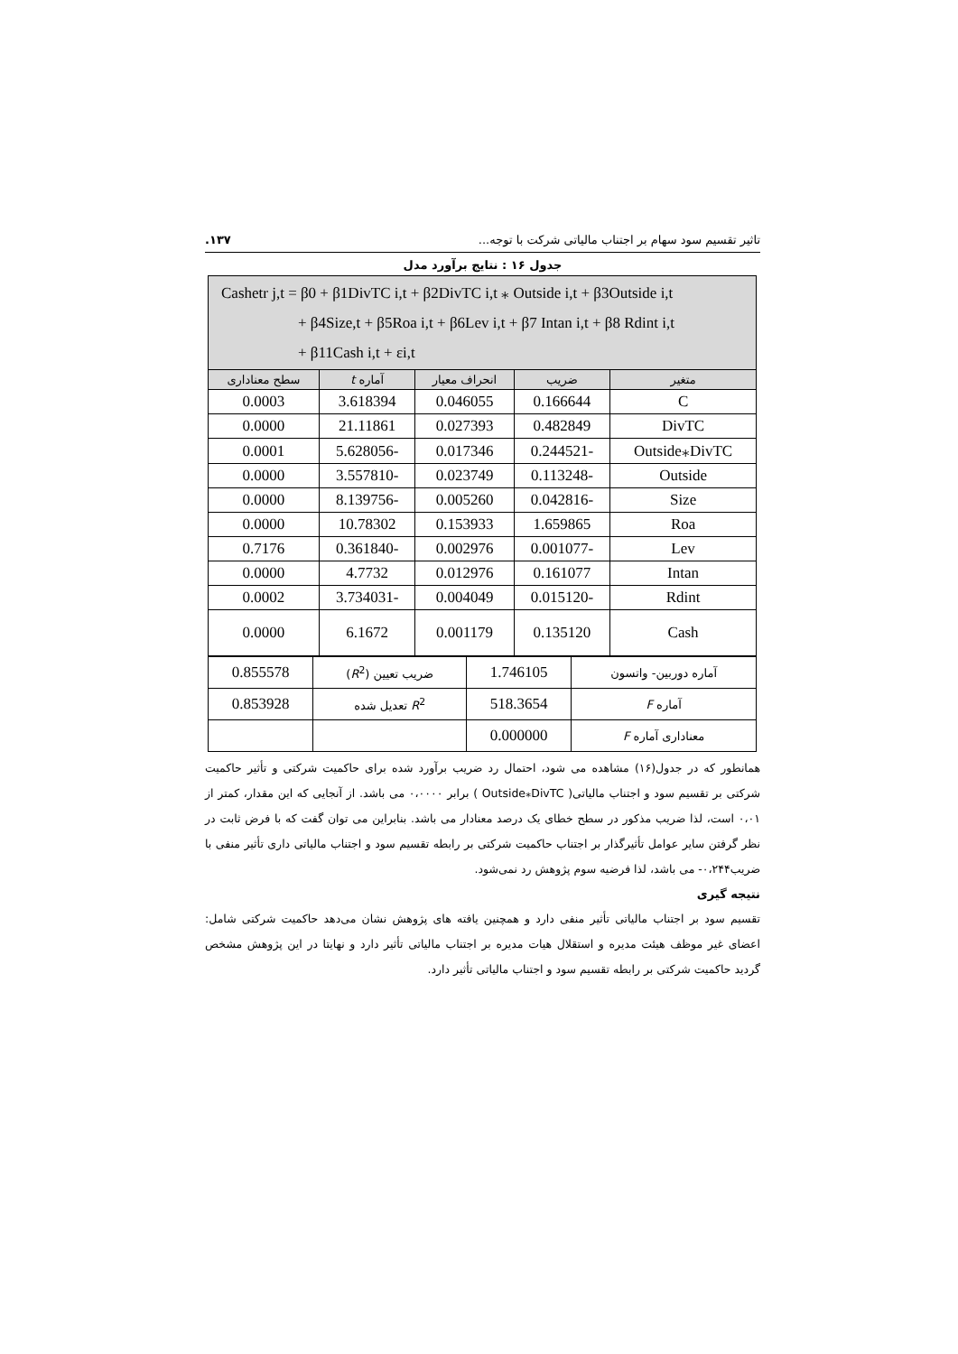تاثیر تقسیم سود سهام بر اجتناب مالیاتی شرکت با توجه... ۱۳۷.
جدول ۱۶ : نتایج برآورد مدل
| Cashetr j,t = β0 + β1DivTC i,t + β2DivTC i,t ⁎ Outside i,t + β3Outside i,t + β4Size,t + β5Roa i,t + β6Lev i,t + β7 Intan i,t + β8 Rdint i,t + β11Cash i,t + εi,t | | | | |
| متغیر | ضریب | انحراف معیار | آماره t | سطح معناداری |
| C | 0.166644 | 0.046055 | 3.618394 | 0.0003 |
| DivTC | 0.482849 | 0.027393 | 21.11861 | 0.0000 |
| Outside⁎DivTC | -0.244521 | 0.017346 | -5.628056 | 0.0001 |
| Outside | -0.113248 | 0.023749 | -3.557810 | 0.0000 |
| Size | -0.042816 | 0.005260 | -8.139756 | 0.0000 |
| Roa | 1.659865 | 0.153933 | 10.78302 | 0.0000 |
| Lev | -0.001077 | 0.002976 | -0.361840 | 0.7176 |
| Intan | 0.161077 | 0.012976 | 4.7732 | 0.0000 |
| Rdint | -0.015120 | 0.004049 | -3.734031 | 0.0002 |
| Cash | 0.135120 | 0.001179 | 6.1672 | 0.0000 |
| آماره دوربین- واتسون | 1.746105 | ضریب تعیین ( R<sup>2</sup>) | 0.855578 |
| آماره F | 518.3654 | R<sup>2</sup> تعدیل شده | 0.853928 |
| معناداری آماره F | 0.000000 | | |
همانطور که در جدول(۱۶) مشاهده می شود، احتمال رد ضریب برآورد شده برای حاکمیت شرکتی و تأثیر حاکمیت شرکتی بر تقسیم سود و اجتناب مالیاتی( Outside⁎DivTC ) برابر ۰،۰۰۰۰ می باشد. از آنجایی که این مقدار، کمتر از ۰،۰۱ است، لذا ضریب مذکور در سطح خطای یک درصد معنادار می باشد. بنابراین می توان گفت که با فرض ثابت در نظر گرفتن سایر عوامل تأثیرگذار بر اجتناب حاکمیت شرکتی بر رابطه تقسیم سود و اجتناب مالیاتی داری تأثیر منفی با ضریب۰،۲۴۴- می باشد، لذا فرضیه سوم پژوهش رد نمی‌شود.
نتیجه گیری
تقسیم سود بر اجتناب مالیاتی تأثیر منفی دارد و همچنین یافته های پژوهش نشان می‌دهد حاکمیت شرکتی شامل: اعضای غیر موظف هیئت مدیره و استقلال هیات مدیره بر اجتناب مالیاتی تأثیر دارد و نهایتا در این پژوهش مشخص گردید حاکمیت شرکتی بر رابطه تقسیم سود و اجتناب مالیاتی تأثیر دارد.